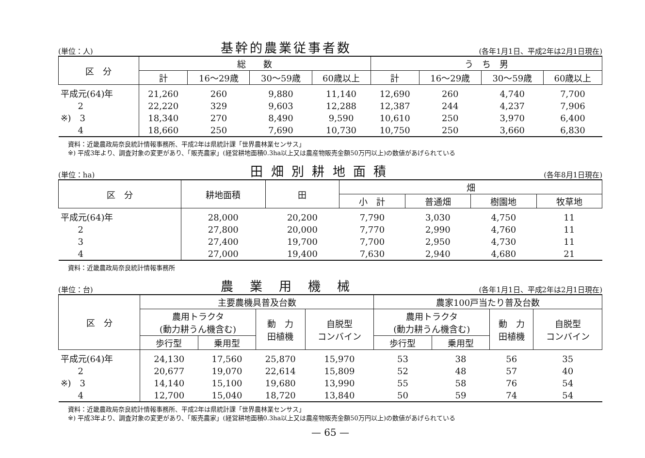(単位：人) 基幹的農業従事者数 (各年1月1日、平成2年は2月1日現在)
| 区 分 | 総 数 | | | | う ち 男 | | | |
| --- | --- | --- | --- | --- | --- | --- | --- | --- |
| | 計 | 16～29歳 | 30～59歳 | 60歳以上 | 計 | 16～29歳 | 30～59歳 | 60歳以上 |
| 平成元(64)年 | 21,260 | 260 | 9,880 | 11,140 | 12,690 | 260 | 4,740 | 7,700 |
| 2 | 22,220 | 329 | 9,603 | 12,288 | 12,387 | 244 | 4,237 | 7,906 |
| ※) 3 | 18,340 | 270 | 8,490 | 9,590 | 10,610 | 250 | 3,970 | 6,400 |
| 4 | 18,660 | 250 | 7,690 | 10,730 | 10,750 | 250 | 3,660 | 6,830 |
資料：近畿農政局奈良統計情報事務所、平成2年は県統計課「世界農林業センサス」
※) 平成3年より、調査対象の変更があり、「販売農家」(経営耕地面積0.3ha以上又は農産物販売金額50万円以上)の数値があげられている
(単位：ha) 田 畑 別 耕 地 面 積 (各年8月1日現在)
| 区 分 | 耕地面積 | 田 | 畑 | | | |
| --- | --- | --- | --- | --- | --- | --- |
| | | | 小 計 | 普通畑 | 樹園地 | 牧草地 |
| 平成元(64)年 | 28,000 | 20,200 | 7,790 | 3,030 | 4,750 | 11 |
| 2 | 27,800 | 20,000 | 7,770 | 2,990 | 4,760 | 11 |
| 3 | 27,400 | 19,700 | 7,700 | 2,950 | 4,730 | 11 |
| 4 | 27,000 | 19,400 | 7,630 | 2,940 | 4,680 | 21 |
資料：近畿農政局奈良統計情報事務所
(単位：台) 農　業　用　機　械 (各年1月1日、平成2年は2月1日現在)
| 区 分 | 主要農機具普及台数 | | | | 農家100戸当たり普及台数 | | | |
| --- | --- | --- | --- | --- | --- | --- | --- | --- |
| | 農用トラクタ (動力耕うん機含む) | | 動 力 田植機 | 自脱型 コンバイン | 農用トラクタ (動力耕うん機含む) | | 動 力 田植機 | 自脱型 コンバイン |
| | 歩行型 | 乗用型 | | | 歩行型 | 乗用型 | | |
| 平成元(64)年 | 24,130 | 17,560 | 25,870 | 15,970 | 53 | 38 | 56 | 35 |
| 2 | 20,677 | 19,070 | 22,614 | 15,809 | 52 | 48 | 57 | 40 |
| ※) 3 | 14,140 | 15,100 | 19,680 | 13,990 | 55 | 58 | 76 | 54 |
| 4 | 12,700 | 15,040 | 18,720 | 13,840 | 50 | 59 | 74 | 54 |
資料：近畿農政局奈良統計情報事務所、平成2年は県統計課「世界農林業センサス」
※) 平成3年より、調査対象の変更があり、「販売農家」(経営耕地面積0.3ha以上又は農産物販売金額50万円以上)の数値があげられている
— 65 —